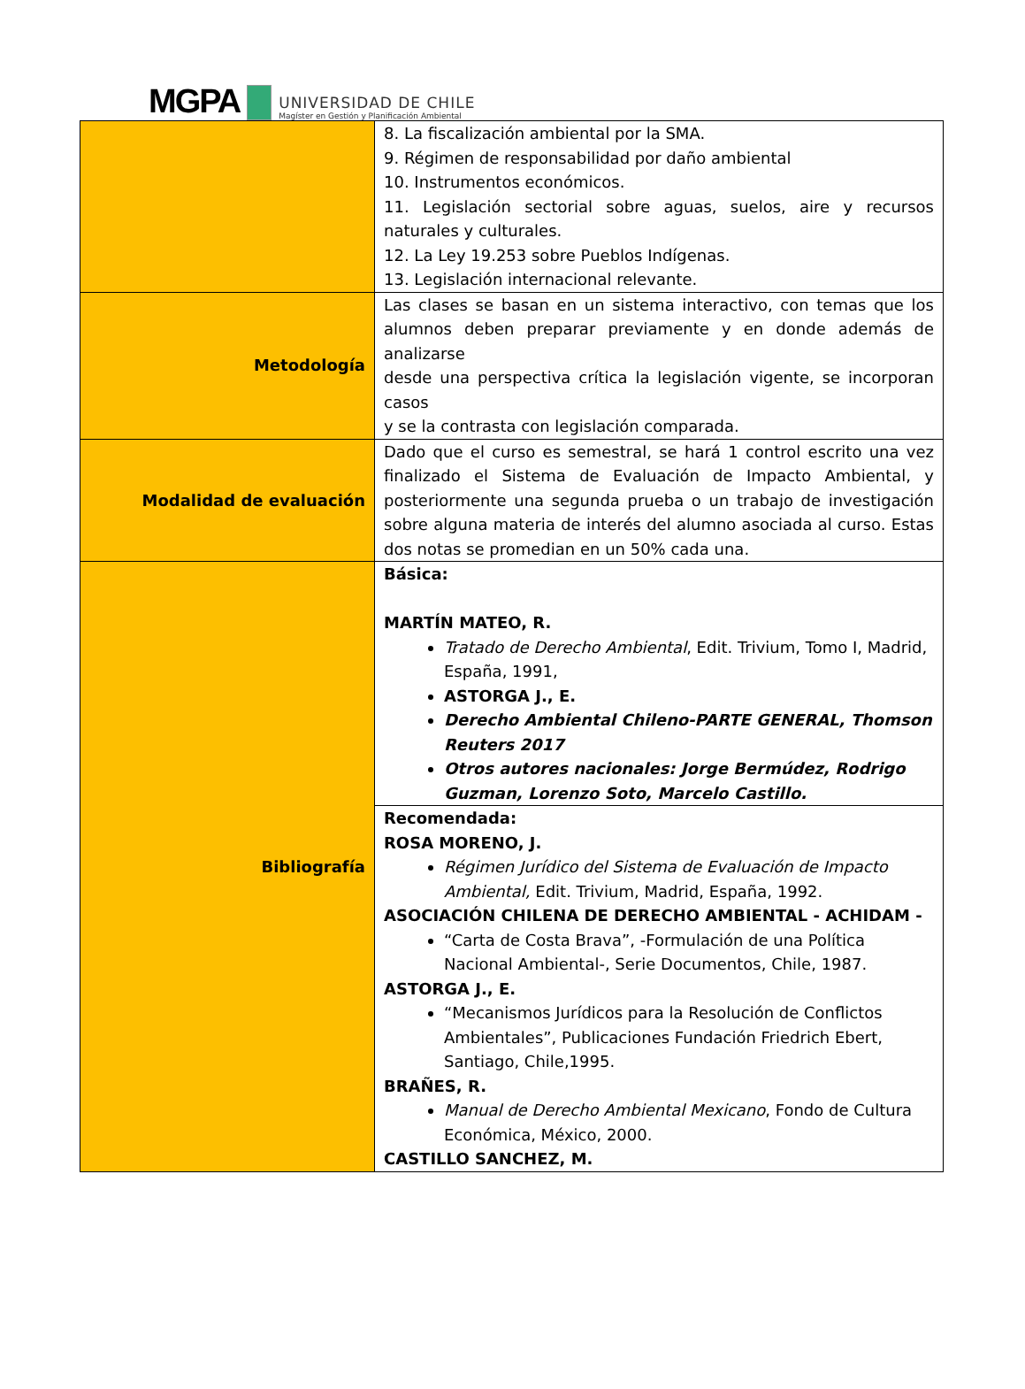MGPA
UNIVERSIDAD DE CHILE
Magíster en Gestión y Planificación Ambiental
| | 8. La fiscalización ambiental por la SMA. 9. Régimen de responsabilidad por daño ambiental 10. Instrumentos económicos. 11. Legislación sectorial sobre aguas, suelos, aire y recursos naturales y culturales. 12. La Ley 19.253 sobre Pueblos Indígenas. 13. Legislación internacional relevante. |
| Metodología | Las clases se basan en un sistema interactivo, con temas que los alumnos deben preparar previamente y en donde además de analizarse desde una perspectiva crítica la legislación vigente, se incorporan casos y se la contrasta con legislación comparada. |
| Modalidad de evaluación | Dado que el curso es semestral, se hará 1 control escrito una vez finalizado el Sistema de Evaluación de Impacto Ambiental, y posteriormente una segunda prueba o un trabajo de investigación sobre alguna materia de interés del alumno asociada al curso. Estas dos notas se promedian en un 50% cada una. |
| Bibliografía | Básica: MARTÍN MATEO, R. Tratado de Derecho Ambiental , Edit. Trivium, Tomo I, Madrid, España, 1991, ASTORGA J., E. Derecho Ambiental Chileno-PARTE GENERAL, Thomson Reuters 2017 Otros autores nacionales: Jorge Bermúdez, Rodrigo Guzman, Lorenzo Soto, Marcelo Castillo. |
| | Recomendada: ROSA MORENO, J. Régimen Jurídico del Sistema de Evaluación de Impacto Ambiental, Edit. Trivium, Madrid, España, 1992. ASOCIACIÓN CHILENA DE DERECHO AMBIENTAL - ACHIDAM - “Carta de Costa Brava”, -Formulación de una Política Nacional Ambiental-, Serie Documentos, Chile, 1987. ASTORGA J., E. “Mecanismos Jurídicos para la Resolución de Conflictos Ambientales”, Publicaciones Fundación Friedrich Ebert, Santiago, Chile,1995. BRAÑES, R. Manual de Derecho Ambiental Mexicano , Fondo de Cultura Económica, México, 2000. CASTILLO SANCHEZ, M. |